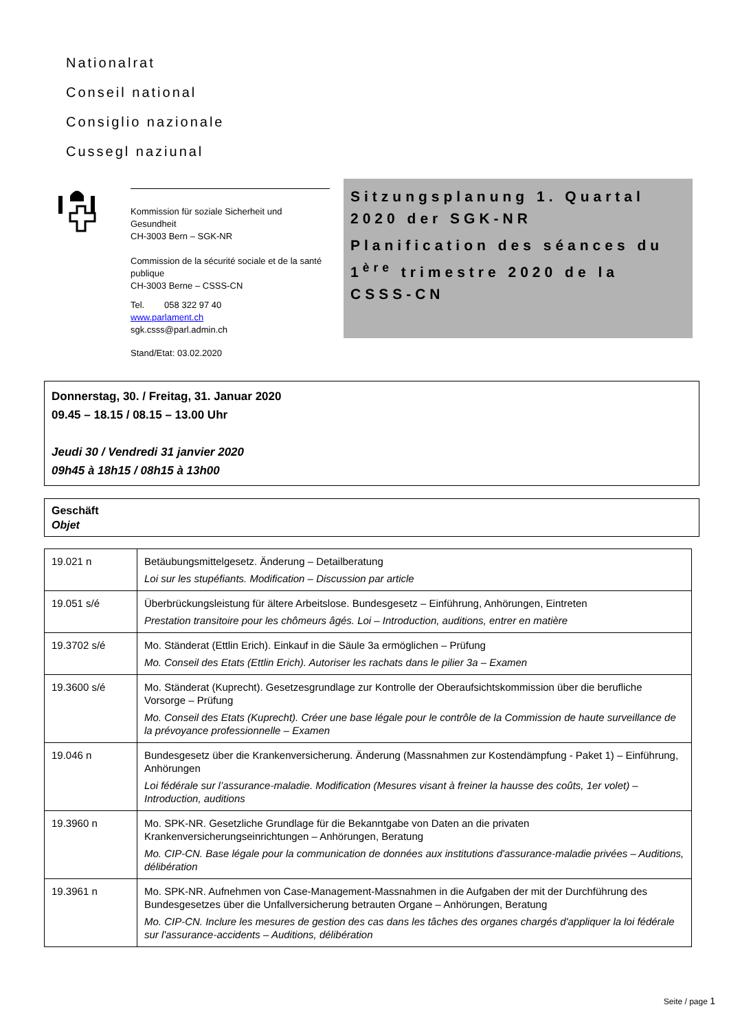Nationalrat
Conseil national
Consiglio nazionale
Cussegl naziunal
Kommission für soziale Sicherheit und Gesundheit
CH-3003 Bern – SGK-NR
Commission de la sécurité sociale et de la santé publique
CH-3003 Berne – CSSS-CN
Tel. 058 322 97 40
www.parlament.ch
sgk.csss@parl.admin.ch
Stand/Etat: 03.02.2020
Sitzungsplanung 1. Quartal 2020 der SGK-NR
Planification des séances du 1<sup>ère</sup> trimestre 2020 de la CSSS-CN
Donnerstag, 30. / Freitag, 31. Januar 2020
09.45 – 18.15 / 08.15 – 13.00 Uhr
Jeudi 30 / Vendredi 31 janvier 2020
09h45 à 18h15 / 08h15 à 13h00
Geschäft
Objet
| 19.021 n | Betäubungsmittelgesetz. Änderung – Detailberatung Loi sur les stupéfiants. Modification – Discussion par article |
| 19.051 s/é | Überbrückungsleistung für ältere Arbeitslose. Bundesgesetz – Einführung, Anhörungen, Eintreten Prestation transitoire pour les chômeurs âgés. Loi – Introduction, auditions, entrer en matière |
| 19.3702 s/é | Mo. Ständerat (Ettlin Erich). Einkauf in die Säule 3a ermöglichen – Prüfung Mo. Conseil des Etats (Ettlin Erich). Autoriser les rachats dans le pilier 3a – Examen |
| 19.3600 s/é | Mo. Ständerat (Kuprecht). Gesetzesgrundlage zur Kontrolle der Oberaufsichtskommission über die berufliche Vorsorge – Prüfung Mo. Conseil des Etats (Kuprecht). Créer une base légale pour le contrôle de la Commission de haute surveillance de la prévoyance professionnelle – Examen |
| 19.046 n | Bundesgesetz über die Krankenversicherung. Änderung (Massnahmen zur Kostendämpfung - Paket 1) – Einführung, Anhörungen Loi fédérale sur l’assurance-maladie. Modification (Mesures visant à freiner la hausse des coûts, 1er volet) – Introduction, auditions |
| 19.3960 n | Mo. SPK-NR. Gesetzliche Grundlage für die Bekanntgabe von Daten an die privaten Krankenversicherungseinrichtungen – Anhörungen, Beratung Mo. CIP-CN. Base légale pour la communication de données aux institutions d'assurance-maladie privées – Auditions, délibération |
| 19.3961 n | Mo. SPK-NR. Aufnehmen von Case-Management-Massnahmen in die Aufgaben der mit der Durchführung des Bundesgesetzes über die Unfallversicherung betrauten Organe – Anhörungen, Beratung Mo. CIP-CN. Inclure les mesures de gestion des cas dans les tâches des organes chargés d'appliquer la loi fédérale sur l'assurance-accidents – Auditions, délibération |
Seite / page 1